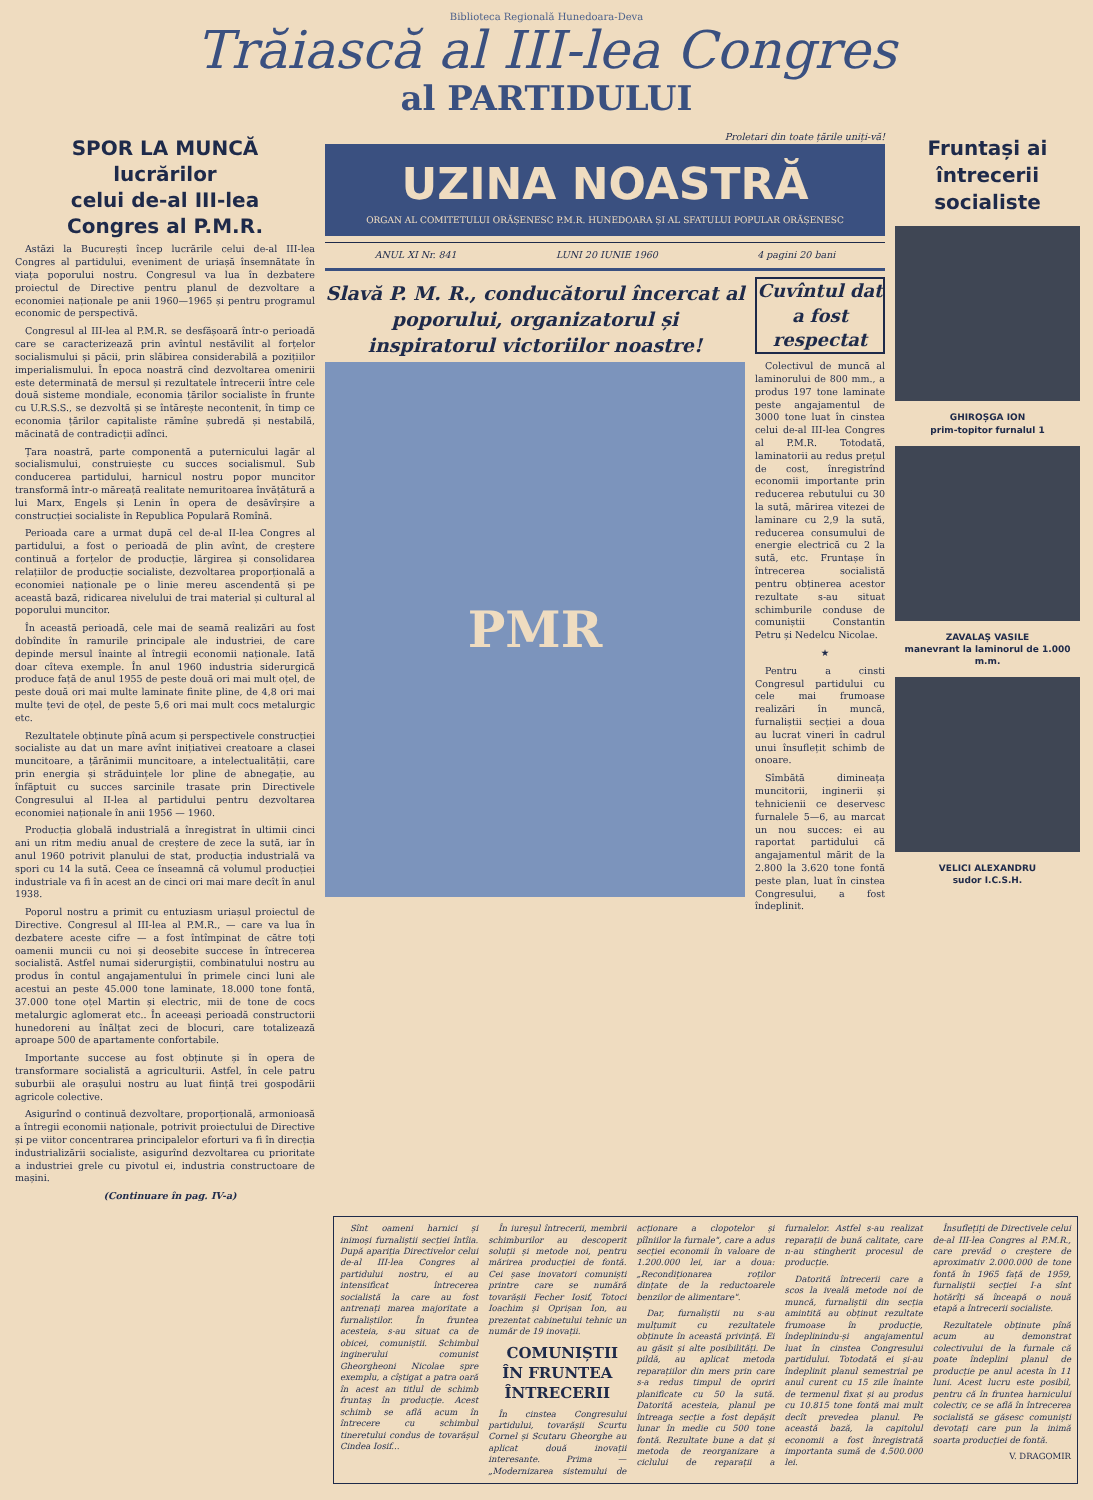Biblioteca Regională Hunedoara-Deva
Trăiască al III-lea Congres
al PARTIDULUI
SPOR LA MUNCĂ
lucrărilor
celui de-al III-lea
Congres al P.M.R.
Astăzi la București încep lucrările celui de-al III-lea Congres al partidului, eveniment de uriașă însemnătate în viața poporului nostru. Congresul va lua în dezbatere proiectul de Directive pentru planul de dezvoltare a economiei naționale pe anii 1960—1965 și pentru programul economic de perspectivă.
Congresul al III-lea al P.M.R. se desfășoară într-o perioadă care se caracterizează prin avîntul nestăvilit al forțelor socialismului și păcii, prin slăbirea considerabilă a pozițiilor imperialismului. În epoca noastră cînd dezvoltarea omenirii este determinată de mersul și rezultatele întrecerii între cele două sisteme mondiale, economia țărilor socialiste în frunte cu U.R.S.S., se dezvoltă și se întărește necontenit, în timp ce economia țărilor capitaliste rămîne șubredă și nestabilă, măcinată de contradicții adînci.
Țara noastră, parte componentă a puternicului lagăr al socialismului, construiește cu succes socialismul. Sub conducerea partidului, harnicul nostru popor muncitor transformă într-o măreață realitate nemuritoarea învățătură a lui Marx, Engels și Lenin în opera de desăvîrșire a construcției socialiste în Republica Populară Romînă.
Perioada care a urmat după cel de-al II-lea Congres al partidului, a fost o perioadă de plin avînt, de creștere continuă a forțelor de producție, lărgirea și consolidarea relațiilor de producție socialiste, dezvoltarea proporțională a economiei naționale pe o linie mereu ascendentă și pe această bază, ridicarea nivelului de trai material și cultural al poporului muncitor.
În această perioadă, cele mai de seamă realizări au fost dobîndite în ramurile principale ale industriei, de care depinde mersul înainte al întregii economii naționale. Iată doar cîteva exemple. În anul 1960 industria siderurgică produce față de anul 1955 de peste două ori mai mult oțel, de peste două ori mai multe laminate finite pline, de 4,8 ori mai multe țevi de oțel, de peste 5,6 ori mai mult cocs metalurgic etc.
Rezultatele obținute pînă acum și perspectivele construcției socialiste au dat un mare avînt inițiativei creatoare a clasei muncitoare, a țărănimii muncitoare, a intelectualității, care prin energia și străduințele lor pline de abnegație, au înfăptuit cu succes sarcinile trasate prin Directivele Congresului al II-lea al partidului pentru dezvoltarea economiei naționale în anii 1956 — 1960.
Producția globală industrială a înregistrat în ultimii cinci ani un ritm mediu anual de creștere de zece la sută, iar în anul 1960 potrivit planului de stat, producția industrială va spori cu 14 la sută. Ceea ce înseamnă că volumul producției industriale va fi în acest an de cinci ori mai mare decît în anul 1938.
Poporul nostru a primit cu entuziasm uriașul proiectul de Directive. Congresul al III-lea al P.M.R., — care va lua în dezbatere aceste cifre — a fost întîmpinat de către toți oamenii muncii cu noi și deosebite succese în întrecerea socialistă. Astfel numai siderurgiștii, combinatului nostru au produs în contul angajamentului în primele cinci luni ale acestui an peste 45.000 tone laminate, 18.000 tone fontă, 37.000 tone oțel Martin și electric, mii de tone de cocs metalurgic aglomerat etc.. În aceeași perioadă constructorii hunedoreni au înălțat zeci de blocuri, care totalizează aproape 500 de apartamente confortabile.
Importante succese au fost obținute și în opera de transformare socialistă a agriculturii. Astfel, în cele patru suburbii ale orașului nostru au luat ființă trei gospodării agricole colective.
Asigurînd o continuă dezvoltare, proporțională, armonioasă a întregii economii naționale, potrivit proiectului de Directive și pe viitor concentrarea principalelor eforturi va fi în direcția industrializării socialiste, asigurînd dezvoltarea cu prioritate a industriei grele cu pivotul ei, industria constructoare de mașini.
(Continuare în pag. IV-a)
Proletari din toate țările uniți-vă!
UZINA NOASTRĂ
ORGAN AL COMITETULUI ORĂȘENESC P.M.R. HUNEDOARA ȘI AL SFATULUI POPULAR ORĂȘENESC
ANUL XI Nr. 841 LUNI 20 IUNIE 1960 4 pagini 20 bani
Slavă P. M. R., conducătorul încercat al poporului, organizatorul și inspiratorul victoriilor noastre!
PMR
Cuvîntul dat a fost respectat
Colectivul de muncă al laminorului de 800 mm., a produs 197 tone laminate peste angajamentul de 3000 tone luat în cinstea celui de-al III-lea Congres al P.M.R. Totodată, laminatorii au redus prețul de cost, înregistrînd economii importante prin reducerea rebutului cu 30 la sută, mărirea vitezei de laminare cu 2,9 la sută, reducerea consumului de energie electrică cu 2 la sută, etc. Fruntașe în întrecerea socialistă pentru obținerea acestor rezultate s-au situat schimburile conduse de comuniștii Constantin Petru și Nedelcu Nicolae.
★
Pentru a cinsti Congresul partidului cu cele mai frumoase realizări în muncă, furnaliștii secției a doua au lucrat vineri în cadrul unui însuflețit schimb de onoare.
Sîmbătă dimineața muncitorii, inginerii și tehnicienii ce deservesc furnalele 5—6, au marcat un nou succes: ei au raportat partidului că angajamentul mărit de la 2.800 la 3.620 tone fontă peste plan, luat în cinstea Congresului, a fost îndeplinit.
Fruntași ai întrecerii socialiste
GHIROȘGA ION
prim-topitor furnalul 1
ZAVALAȘ VASILE
manevrant la laminorul de 1.000 m.m.
VELICI ALEXANDRU
sudor I.C.S.H.
Sînt oameni harnici și inimoși furnaliștii secției întîia. După apariția Directivelor celui de-al III-lea Congres al partidului nostru, ei au intensificat întrecerea socialistă la care au fost antrenați marea majoritate a furnaliștilor. În fruntea acesteia, s-au situat ca de obicei, comuniștii. Schimbul inginerului comunist Gheorgheoni Nicolae spre exemplu, a cîștigat a patra oară în acest an titlul de schimb fruntaș în producție. Acest schimb se află acum în întrecere cu schimbul tineretului condus de tovarășul Cindea Iosif...
În iureșul întrecerii, membrii schimburilor au descoperit soluții și metode noi, pentru mărirea producției de fontă. Cei șase inovatori comuniști printre care se numără tovarășii Fecher Iosif, Totoci Ioachim și Oprișan Ion, au prezentat cabinetului tehnic un număr de 19 inovații.
COMUNIȘTII ÎN FRUNTEA ÎNTRECERII
În cinstea Congresului partidului, tovarășii Scurtu Cornel și Scutaru Gheorghe au aplicat două inovații interesante. Prima — „Modernizarea sistemului de acționare a clopotelor și pîlniilor la furnale", care a adus secției economii în valoare de 1.200.000 lei, iar a doua: „Recondiționarea roților dințate de la reductoarele benzilor de alimentare".
Dar, furnaliștii nu s-au mulțumit cu rezultatele obținute în această privință. Ei au găsit și alte posibilități. De pildă, au aplicat metoda reparațiilor din mers prin care s-a redus timpul de opriri planificate cu 50 la sută. Datorită acesteia, planul pe întreaga secție a fost depășit lunar în medie cu 500 tone fontă. Rezultate bune a dat și metoda de reorganizare a ciclului de reparații a furnalelor. Astfel s-au realizat reparații de bună calitate, care n-au stingherit procesul de producție.
Datorită întrecerii care a scos la iveală metode noi de muncă, furnaliștii din secția amintită au obținut rezultate frumoase în producție, îndeplinindu-și angajamentul luat în cinstea Congresului partidului. Totodată ei și-au îndeplinit planul semestrial pe anul curent cu 15 zile înainte de termenul fixat și au produs cu 10.815 tone fontă mai mult decît prevedea planul. Pe această bază, la capitolul economii a fost înregistrată importanta sumă de 4.500.000 lei.
Însuflețiți de Directivele celui de-al III-lea Congres al P.M.R., care prevăd o creștere de aproximativ 2.000.000 de tone fontă în 1965 față de 1959, furnaliștii secției I-a sînt hotărîți să înceapă o nouă etapă a întrecerii socialiste.
Rezultatele obținute pînă acum au demonstrat colectivului de la furnale că poate îndeplini planul de producție pe anul acesta în 11 luni. Acest lucru este posibil, pentru că în fruntea harnicului colectiv, ce se află în întrecerea socialistă se găsesc comuniști devotați care pun la inimă soarta producției de fontă.
V. DRAGOMIR